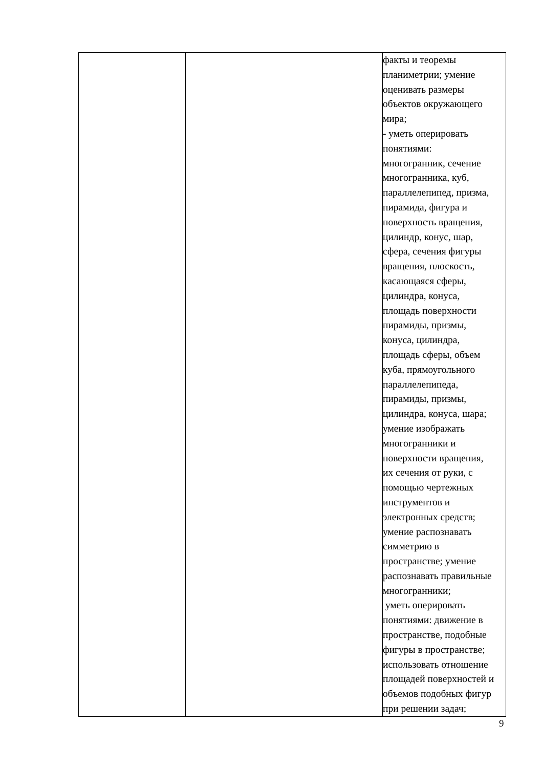| | | факты и теоремы планиметрии; умение оценивать размеры объектов окружающего мира; - уметь оперировать понятиями: многогранник, сечение многогранника, куб, параллелепипед, призма, пирамида, фигура и поверхность вращения, цилиндр, конус, шар, сфера, сечения фигуры вращения, плоскость, касающаяся сферы, цилиндра, конуса, площадь поверхности пирамиды, призмы, конуса, цилиндра, площадь сферы, объем куба, прямоугольного параллелепипеда, пирамиды, призмы, цилиндра, конуса, шара; умение изображать многогранники и поверхности вращения, их сечения от руки, с помощью чертежных инструментов и электронных средств; умение распознавать симметрию в пространстве; умение распознавать правильные многогранники; уметь оперировать понятиями: движение в пространстве, подобные фигуры в пространстве; использовать отношение площадей поверхностей и объемов подобных фигур при решении задач; |
9